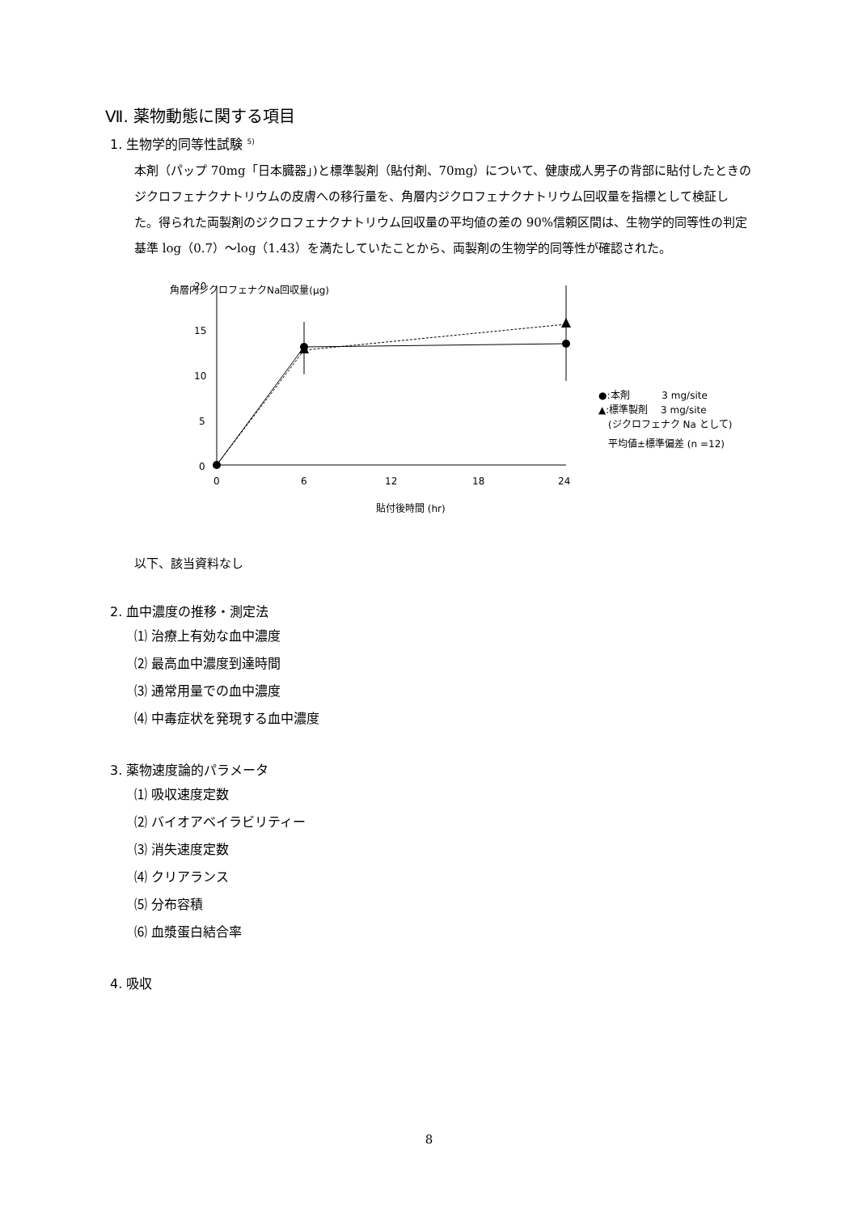Ⅶ. 薬物動態に関する項目
1. 生物学的同等性試験 <sup>5)</sup>
本剤（パップ 70mg「日本臓器」)と標準製剤（貼付剤、70mg）について、健康成人男子の背部に貼付したときのジクロフェナクナトリウムの皮膚への移行量を、角層内ジクロフェナクナトリウム回収量を指標として検証した。得られた両製剤のジクロフェナクナトリウム回収量の平均値の差の 90%信頼区間は、生物学的同等性の判定基準 log（0.7）～log（1.43）を満たしていたことから、両製剤の生物学的同等性が確認された。
角層内ジクロフェナクNa回収量(μg)
20
15
10
5
0
0
6
12
18
24
貼付後時間 (hr)
●:本剤　　　 3 mg/site
▲:標準製剤　 3 mg/site
(ジクロフェナク Na として)
平均値±標準偏差 (n =12)
以下、該当資料なし
2. 血中濃度の推移・測定法
⑴ 治療上有効な血中濃度
⑵ 最高血中濃度到達時間
⑶ 通常用量での血中濃度
⑷ 中毒症状を発現する血中濃度
3. 薬物速度論的パラメータ
⑴ 吸収速度定数
⑵ バイオアベイラビリティー
⑶ 消失速度定数
⑷ クリアランス
⑸ 分布容積
⑹ 血漿蛋白結合率
4. 吸収
8